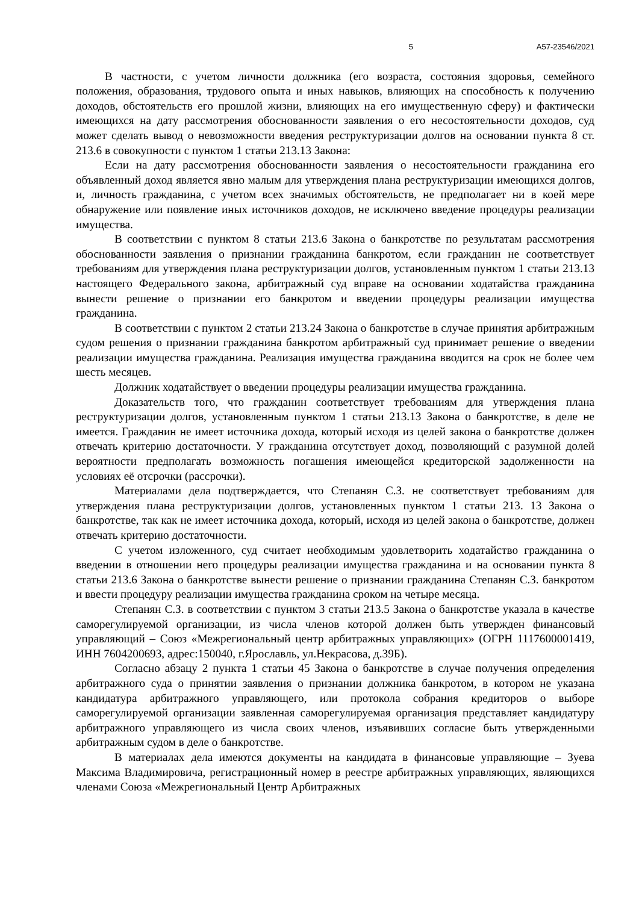5 А57-23546/2021
В частности, с учетом личности должника (его возраста, состояния здоровья, семейного положения, образования, трудового опыта и иных навыков, влияющих на способность к получению доходов, обстоятельств его прошлой жизни, влияющих на его имущественную сферу) и фактически имеющихся на дату рассмотрения обоснованности заявления о его несостоятельности доходов, суд может сделать вывод о невозможности введения реструктуризации долгов на основании пункта 8 ст. 213.6 в совокупности с пунктом 1 статьи 213.13 Закона:
Если на дату рассмотрения обоснованности заявления о несостоятельности гражданина его объявленный доход является явно малым для утверждения плана реструктуризации имеющихся долгов, и, личность гражданина, с учетом всех значимых обстоятельств, не предполагает ни в коей мере обнаружение или появление иных источников доходов, не исключено введение процедуры реализации имущества.
В соответствии с пунктом 8 статьи 213.6 Закона о банкротстве по результатам рассмотрения обоснованности заявления о признании гражданина банкротом, если гражданин не соответствует требованиям для утверждения плана реструктуризации долгов, установленным пунктом 1 статьи 213.13 настоящего Федерального закона, арбитражный суд вправе на основании ходатайства гражданина вынести решение о признании его банкротом и введении процедуры реализации имущества гражданина.
В соответствии с пунктом 2 статьи 213.24 Закона о банкротстве в случае принятия арбитражным судом решения о признании гражданина банкротом арбитражный суд принимает решение о введении реализации имущества гражданина. Реализация имущества гражданина вводится на срок не более чем шесть месяцев.
Должник ходатайствует о введении процедуры реализации имущества гражданина.
Доказательств того, что гражданин соответствует требованиям для утверждения плана реструктуризации долгов, установленным пунктом 1 статьи 213.13 Закона о банкротстве, в деле не имеется. Гражданин не имеет источника дохода, который исходя из целей закона о банкротстве должен отвечать критерию достаточности. У гражданина отсутствует доход, позволяющий с разумной долей вероятности предполагать возможность погашения имеющейся кредиторской задолженности на условиях её отсрочки (рассрочки).
Материалами дела подтверждается, что Степанян С.З. не соответствует требованиям для утверждения плана реструктуризации долгов, установленных пунктом 1 статьи 213. 13 Закона о банкротстве, так как не имеет источника дохода, который, исходя из целей закона о банкротстве, должен отвечать критерию достаточности.
С учетом изложенного, суд считает необходимым удовлетворить ходатайство гражданина о введении в отношении него процедуры реализации имущества гражданина и на основании пункта 8 статьи 213.6 Закона о банкротстве вынести решение о признании гражданина Степанян С.З. банкротом и ввести процедуру реализации имущества гражданина сроком на четыре месяца.
Степанян С.З. в соответствии с пунктом 3 статьи 213.5 Закона о банкротстве указала в качестве саморегулируемой организации, из числа членов которой должен быть утвержден финансовый управляющий – Союз «Межрегиональный центр арбитражных управляющих» (ОГРН 1117600001419, ИНН 7604200693, адрес:150040, г.Ярославль, ул.Некрасова, д.39Б).
Согласно абзацу 2 пункта 1 статьи 45 Закона о банкротстве в случае получения определения арбитражного суда о принятии заявления о признании должника банкротом, в котором не указана кандидатура арбитражного управляющего, или протокола собрания кредиторов о выборе саморегулируемой организации заявленная саморегулируемая организация представляет кандидатуру арбитражного управляющего из числа своих членов, изъявивших согласие быть утвержденными арбитражным судом в деле о банкротстве.
В материалах дела имеются документы на кандидата в финансовые управляющие – Зуева Максима Владимировича, регистрационный номер в реестре арбитражных управляющих, являющихся членами Союза «Межрегиональный Центр Арбитражных